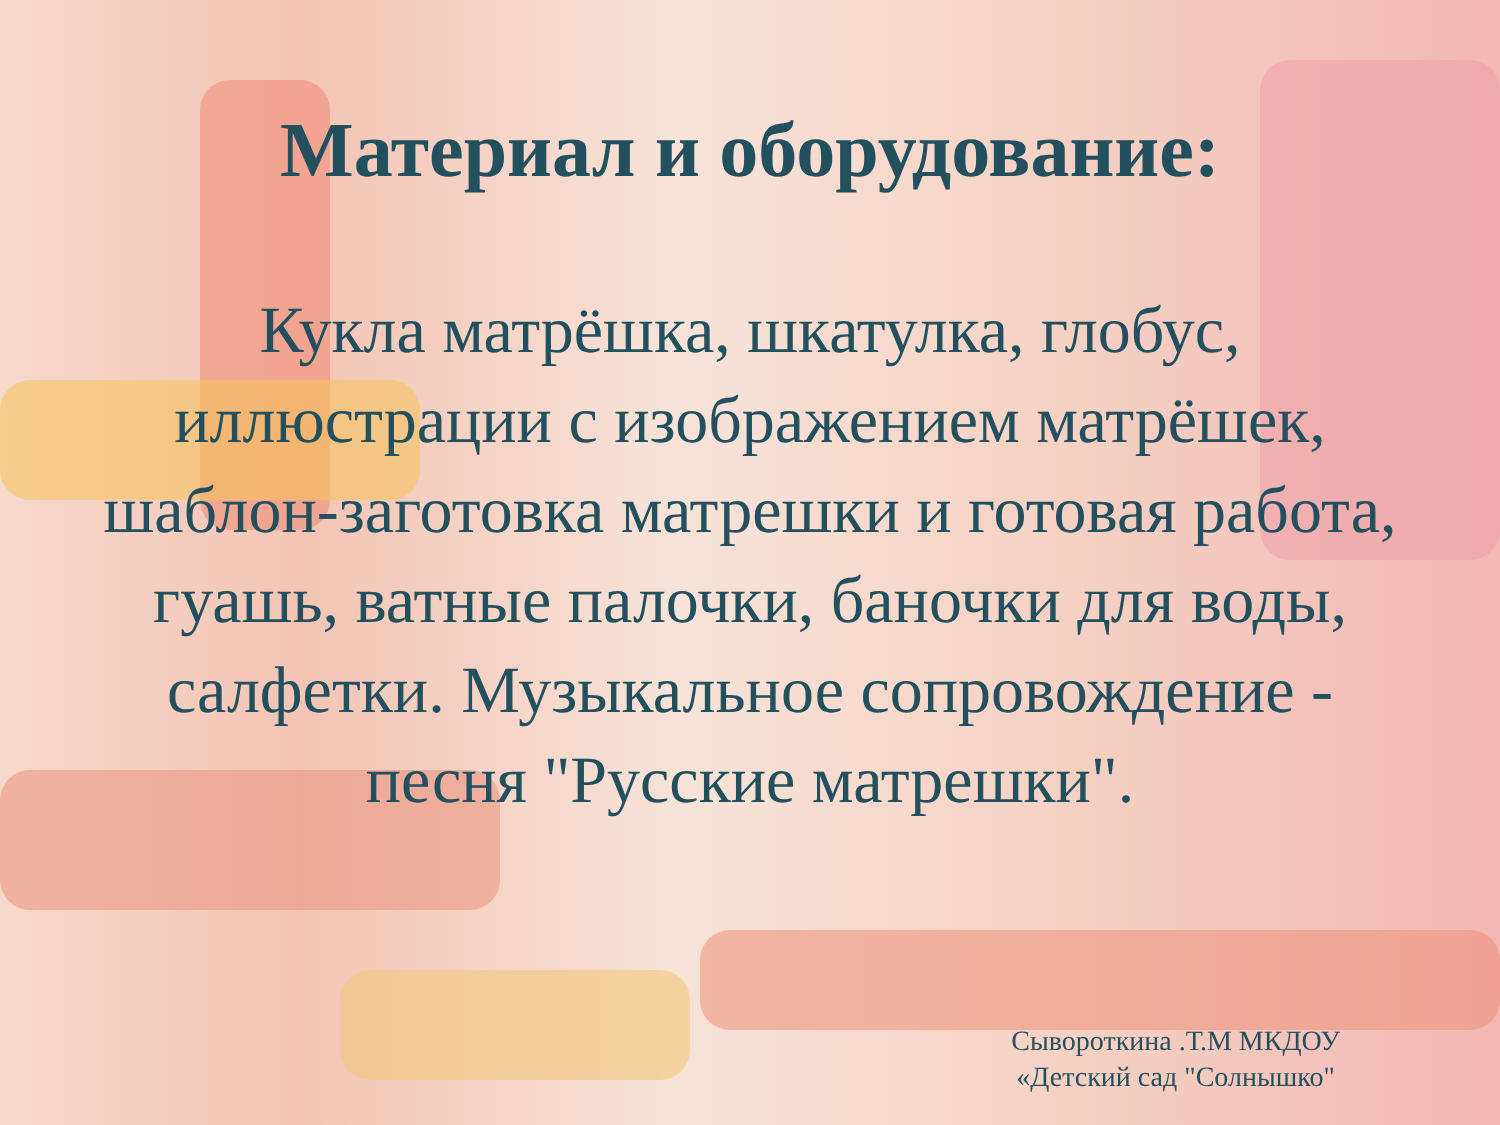Материал и оборудование:
Кукла матрёшка, шкатулка, глобус, иллюстрации с изображением матрёшек, шаблон-заготовка матрешки и готовая работа, гуашь, ватные палочки, баночки для воды, салфетки. Музыкальное сопровождение - песня "Русские матрешки".
Сывороткина .Т.М МКДОУ
«Детский сад "Солнышко"